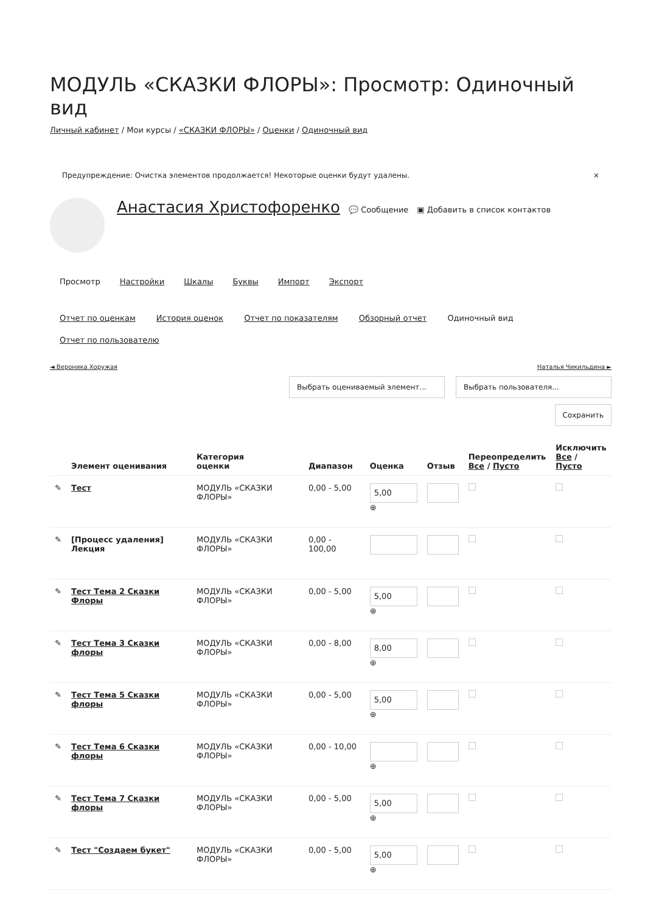МОДУЛЬ «СКАЗКИ ФЛОРЫ»: Просмотр: Одиночный вид
Личный кабинет / Мои курсы / «СКАЗКИ ФЛОРЫ» / Оценки / Одиночный вид
Предупреждение: Очистка элементов продолжается! Некоторые оценки будут удалены. ×
Анастасия Христофоренко 💬 Сообщение ▣ Добавить в список контактов
Просмотр Настройки Шкалы Буквы Импорт Экспорт
Отчет по оценкам История оценок Отчет по показателям Обзорный отчет Одиночный вид
Отчет по пользователю
◄ Вероника Хоружая Наталья Чикильдина ►
Выбрать оцениваемый элемент... Выбрать пользователя...
Сохранить
| | Элемент оценивания | Категория оценки | Диапазон | Оценка | Отзыв | Переопределить Все / Пусто | Исключить Все / Пусто |
| --- | --- | --- | --- | --- | --- | --- | --- |
| ✎ | Тест | МОДУЛЬ «СКАЗКИ ФЛОРЫ» | 0,00 - 5,00 | 5,00 ⊕ | | | |
| ✎ | [Процесс удаления] Лекция | МОДУЛЬ «СКАЗКИ ФЛОРЫ» | 0,00 - 100,00 | | | | |
| ✎ | Тест Тема 2 Сказки Флоры | МОДУЛЬ «СКАЗКИ ФЛОРЫ» | 0,00 - 5,00 | 5,00 ⊕ | | | |
| ✎ | Тест Тема 3 Сказки флоры | МОДУЛЬ «СКАЗКИ ФЛОРЫ» | 0,00 - 8,00 | 8,00 ⊕ | | | |
| ✎ | Тест Тема 5 Сказки флоры | МОДУЛЬ «СКАЗКИ ФЛОРЫ» | 0,00 - 5,00 | 5,00 ⊕ | | | |
| ✎ | Тест Тема 6 Сказки флоры | МОДУЛЬ «СКАЗКИ ФЛОРЫ» | 0,00 - 10,00 | ⊕ | | | |
| ✎ | Тест Тема 7 Сказки флоры | МОДУЛЬ «СКАЗКИ ФЛОРЫ» | 0,00 - 5,00 | 5,00 ⊕ | | | |
| ✎ | Тест "Создаем букет" | МОДУЛЬ «СКАЗКИ ФЛОРЫ» | 0,00 - 5,00 | 5,00 ⊕ | | | |